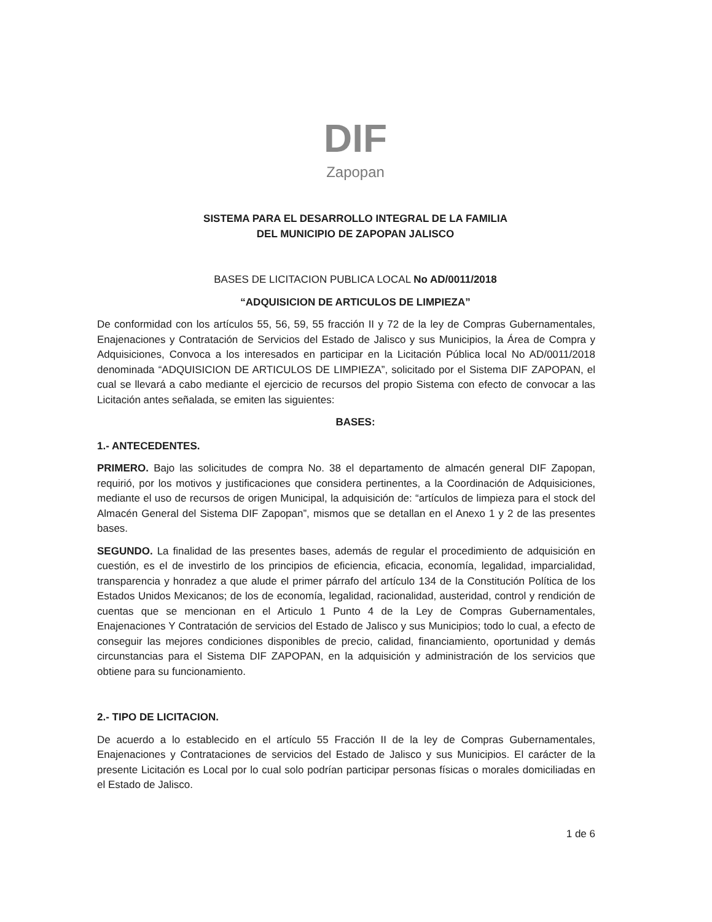DIF
Zapopan
SISTEMA PARA EL DESARROLLO INTEGRAL DE LA FAMILIA
DEL MUNICIPIO DE ZAPOPAN JALISCO
BASES DE LICITACION PUBLICA LOCAL No AD/0011/2018
“ADQUISICION DE ARTICULOS DE LIMPIEZA”
De conformidad con los artículos 55, 56, 59, 55 fracción II y 72 de la ley de Compras Gubernamentales, Enajenaciones y Contratación de Servicios del Estado de Jalisco y sus Municipios, la Área de Compra y Adquisiciones, Convoca a los interesados en participar en la Licitación Pública local No AD/0011/2018 denominada “ADQUISICION DE ARTICULOS DE LIMPIEZA”, solicitado por el Sistema DIF ZAPOPAN, el cual se llevará a cabo mediante el ejercicio de recursos del propio Sistema con efecto de convocar a las Licitación antes señalada, se emiten las siguientes:
BASES:
1.- ANTECEDENTES.
PRIMERO. Bajo las solicitudes de compra No. 38 el departamento de almacén general DIF Zapopan, requirió, por los motivos y justificaciones que considera pertinentes, a la Coordinación de Adquisiciones, mediante el uso de recursos de origen Municipal, la adquisición de: “artículos de limpieza para el stock del Almacén General del Sistema DIF Zapopan”, mismos que se detallan en el Anexo 1 y 2 de las presentes bases.
SEGUNDO. La finalidad de las presentes bases, además de regular el procedimiento de adquisición en cuestión, es el de investirlo de los principios de eficiencia, eficacia, economía, legalidad, imparcialidad, transparencia y honradez a que alude el primer párrafo del artículo 134 de la Constitución Política de los Estados Unidos Mexicanos; de los de economía, legalidad, racionalidad, austeridad, control y rendición de cuentas que se mencionan en el Articulo 1 Punto 4 de la Ley de Compras Gubernamentales, Enajenaciones Y Contratación de servicios del Estado de Jalisco y sus Municipios; todo lo cual, a efecto de conseguir las mejores condiciones disponibles de precio, calidad, financiamiento, oportunidad y demás circunstancias para el Sistema DIF ZAPOPAN, en la adquisición y administración de los servicios que obtiene para su funcionamiento.
2.- TIPO DE LICITACION.
De acuerdo a lo establecido en el artículo 55 Fracción II de la ley de Compras Gubernamentales, Enajenaciones y Contrataciones de servicios del Estado de Jalisco y sus Municipios. El carácter de la presente Licitación es Local por lo cual solo podrían participar personas físicas o morales domiciliadas en el Estado de Jalisco.
1 de 6